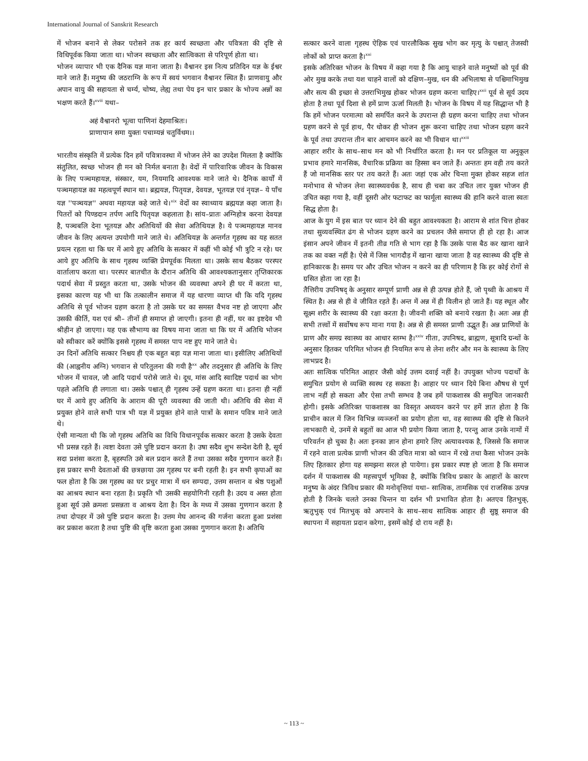International Journal of Sanskrit Research
में भोजन बनाने से लेकर परोसने तक हर कार्य स्वच्छता और पवित्रता की दृष्टि से विधिपूर्वक किया जाता था। भोजन स्वच्छता और सात्विकता से परिपूर्ण होता था।
भोजन व्यापार भी एक दैनिक यज्ञ माना जाता है। वैश्वानर इस नित्य प्रतिदिन यज्ञ के ईश्वर माने जाते हैं। मनुष्य की जठराग्नि के रूप में स्वयं भगवान वैश्वानर स्थित हैं। प्राणवायु और अपान वायु की सहायता से चर्म्य, चोष्य, लेह्य तथा पेय इन चार प्रकार के भोज्य अन्नों का भक्षण करते हैं।<sup>xviii</sup> यथा–
अहं वैश्वानरो भूत्वा पाणिनां देहमाश्रितः।
प्राणापान समा युक्तः पचाम्यन्नं चतुर्विधम।।
भारतीय संस्कृति में प्रत्येक दिन हमें पवित्रावस्था में भोजन लेने का उपदेश मिलता है क्योंकि संतुलित, स्वच्छ भोजन ही मन को निर्मल बनाता है। वेदों में पारिवारिक जीवन के विकास के लिए पञ्चमहायज्ञ, संस्कार, यम, नियमादि आवश्यक माने जाते थे। दैनिक कार्यों में पञ्चमहायज्ञ का महत्वपूर्ण स्थान था। ब्रह्मयज्ञ, पितृयज्ञ, देवयज्ञ, भूतयज्ञ एवं नृयज्ञ– ये पाँच यज्ञ ''पञ्चयज्ञ'' अथवा महायज्ञ कहे जाते थे।<sup>xix</sup> वेदों का स्वाध्याय ब्रह्मयज्ञ कहा जाता है। पितरों को पिण्डदान तर्पण आदि पितृयज्ञ कहलाता है। सांय–प्रातः अग्निहोत्र करना देवयज्ञ है, पञ्चबलि देना भूतयज्ञ और अतिथियों की सेवा अतिथियज्ञ है। ये पञ्चमहायज्ञ मानव जीवन के लिए अत्यन्त उपयोगी माने जाते थे। अतिथियज्ञ के अन्तर्गत गृहस्थ का यह सतत प्रयत्न रहता था कि घर में आये हुए अतिथि के सत्कार में कहीं भी कोई भी त्रुटि न रहे। घर आये हुए अतिथि के साथ गृहस्थ व्यक्ति प्रेमपूर्वक मिलता था। उसके साथ बैठकर परस्पर वार्तालाप करता था। परस्पर बातचीत के दौरान अतिथि की आवश्यकतानुसार तृप्तिकारक पदार्थ सेवा में प्रस्तुत करता था, उसके भोजन की व्यवस्था अपने ही घर में करता था, इसका कारण यह भी था कि तत्कालीन समाज में यह धारणा व्याप्त थी कि यदि गृहस्थ अतिथि से पूर्व भोजन ग्रहण करता है तो उसके घर का समस्त वैभव नष्ट हो जाएगा और उसकी कीर्ति, यश एवं श्री– तीनों ही समाप्त हो जाएगी। इतना ही नहीं, घर का इष्टदेव भी श्रीहीन हो जाएगा। यह एक सौभाग्य का विषय माना जाता था कि घर में अतिथि भोजन को स्वीकार करें क्योंकि इससे गृहस्थ में समस्त पाप नष्ट हुए माने जाते थे।
उन दिनों अतिथि सत्कार निश्चय ही एक बहुत बड़ा यज्ञ माना जाता था। इसीलिए अतिथियों की (आह्वनीय अग्नि) भगवान से परितुलना की गयी है<sup>xx</sup> और तदनुसार ही अतिथि के लिए भोजन में चावल, जौ आदि पदार्थ परोसे जाते थे। दूध, मांस आदि स्वादिष्ट पदार्थ का भोग पहले अतिथि ही लगाता था। उसके पश्चात् ही गृहस्थ उन्हें ग्रहण करता था। इतना ही नहीं घर में आये हुए अतिथि के आराम की पूरी व्यवस्था की जाती थी। अतिथि की सेवा में प्रयुक्त होने वाले सभी पात्र भी यज्ञ में प्रयुक्त होने वाले पात्रों के समान पवित्र माने जाते थे।
ऐसी मान्यता थी कि जो गृहस्थ अतिथि का विधि विधानपूर्वक सत्कार करता है उसके देवता भी प्रसन्न रहते हैं। त्वष्टा देवता उसे पुष्टि प्रदान करता है। उषा सदैव शुभ सन्देश देती है, सूर्य सदा प्रशंसा करता है, बृहस्पति उसे बल प्रदान करते हैं तथा उसका सदैव गुणगान करते हैं। इस प्रकार सभी देवताओं की छत्रछाया उस गृहस्थ पर बनी रहती है। इन सभी कृपाओं का फल होता है कि उस गृहस्थ का घर प्रचुर मात्रा में धन सम्पदा, उत्तम सन्तान व श्रेष्ठ पशुओं का आश्रय स्थान बना रहता है। प्रकृति भी उसकी सहयोगिनी रहती है। उदय व अस्त होता हुआ सूर्य उसे क्रमशः प्रसन्नता व आश्रय देता है। दिन के मध्य में उसका गुणगान करता है तथा दोपहर में उसे पुष्टि प्रदान करता है। उत्तम मेघ आनन्द की गर्जना करता हुआ प्रशंसा कर प्रकाश करता है तथा पुष्टि की वृष्टि करता हुआ उसका गुणगान करता है। अतिथि
सत्कार करने वाला गृहस्थ ऐहिक एवं पारलौकिक सुख भोग कर मृत्यु के पश्चात् तेजस्वी लोकों को प्राप्त करता है।<sup>xxi</sup>
इसके अतिरिक्त भोजन के विषय में कहा गया है कि आयु चाहने वाले मनुष्यों को पूर्व की ओर मुख करके तथा यश चाहने वालों को दक्षिण–मुख, धन की अभिलाषा से पश्चिमाभिमुख और सत्य की इच्छा से उत्तराभिमुख होकर भोजन ग्रहण करना चाहिए।<sup>xxii</sup> पूर्व से सूर्य उदय होता है तथा पूर्व दिशा से हमें प्राण ऊर्जा मिलती है। भोजन के विषय में यह सिद्धान्त भी है कि हमें भोजन परमात्मा को समर्पित करने के उपरान्त ही ग्रहण करना चाहिए तथा भोजन ग्रहण करने से पूर्व हाथ, पैर धोकर ही भोजन शुरू करना चाहिए तथा भोजन ग्रहण करने के पूर्व तथा उपरान्त तीन बार आचमन करने का भी विधान था।<sup>xxiii</sup>
आहार शरीर के साथ–साथ मन को भी निर्धारित करता है। मन पर प्रतिकूल या अनुकूल प्रभाव हमारे मानसिक, वैचारिक प्रक्रिया का हिस्सा बन जाते हैं। अन्ततः हम वही तय करते हैं जो मानसिक स्तर पर तय करते हैं। अतः जहां एक ओर चिन्ता मुक्त होकर सहज शांत मनोभाव से भोजन लेना स्वास्थ्यवर्धक है, साथ ही चबा कर उचित लार युक्त भोजन ही उचित कहा गया है, वहीं दूसरी ओर फटाफट का फार्मूला स्वास्थ्य की हानि करने वाला स्वतः सिद्ध होता है।
आज के युग में इस बात पर ध्यान देने की बहुत आवश्यकता है। आराम से शांत चित्त होकर तथा सुव्यवस्थित ढंग से भोजन ग्रहण करने का प्रचलन जैसे समाप्त ही हो रहा है। आज इंसान अपने जीवन में इतनी तीव्र गति से भाग रहा है कि उसके पास बैठ कर खाना खाने तक का वक्त नहीं है। ऐसे में जिस भागदौड़ में खाना खाया जाता है वह स्वास्थ्य की दृष्टि से हानिकारक है। समय पर और उचित भोजन न करने का ही परिणाम है कि हर कोई रोगों से ग्रसित होता जा रहा है।
तैत्तिरीय उपनिषद् के अनुसार सम्पूर्ण प्राणी अन्न से ही उत्पन्न होते हैं, जो पृथ्वी के आश्रय में स्थित है। अन्न से ही वे जीवित रहते हैं। अन्त में अन्न में ही विलीन हो जाते हैं। यह स्थूल और सूक्ष्म शरीर के स्वास्थ्य की रक्षा करता है। जीवनी शक्ति को बनाये रखता है। अतः अन्न ही सभी तत्त्वों में सर्वोषध रूप माना गया है। अन्न से ही समस्त प्राणी उद्भूत हैं। अन्न प्राणियों के प्राण और समग्र स्वास्थ्य का आधार स्तम्भ है।<sup>xxiv</sup> गीता, उपनिषद, ब्राह्मण, सूत्रादि ग्रन्थों के अनुसार हितकर परिमित भोजन ही नियमित रूप से लेना शरीर और मन के स्वास्थ्य के लिए लाभप्रद है।
अतः सात्विक परिमित आहार जैसी कोई उत्तम दवाई नहीं है। उपयुक्त भोज्य पदार्थों के समुचित प्रयोग से व्यक्ति स्वस्थ रह सकता है। आहार पर ध्यान दिये बिना औषध से पूर्ण लाभ नहीं हो सकता और ऐसा तभी सम्भव है जब हमें पाकशास्त्र की समुचित जानकारी होगी। इसके अतिरिक्त पाकशास्त्र का विस्तृत अध्ययन करने पर हमें ज्ञात होता है कि प्राचीन काल में जिन विभिन्न व्यञ्जनों का प्रयोग होता था, वह स्वास्थ्य की दृष्टि से कितने लाभकारी थे, उनमें से बहुतों का आज भी प्रयोग किया जाता है, परन्तु आज उनके नामों में परिवर्तन हो चुका है। अतः इनका ज्ञान होना हमारे लिए अत्यावश्यक है, जिससे कि समाज में रहने वाला प्रत्येक प्राणी भोजन की उचित मात्रा को ध्यान में रखे तथा कैसा भोजन उनके लिए हितकार होगा यह समझना सरल हो पायेगा। इस प्रकार स्पष्ट हो जाता है कि समाज दर्शन में पाकशास्त्र की महत्त्वपूर्ण भूमिका है, क्योंकि त्रिविध प्रकार के आहारों के कारण मनुष्य के अंदर त्रिविध प्रकार की मनोवृत्तियां यथा– सात्विक, तामसिक एवं राजसिक उत्पन्न होती है जिनके चलते उनका चिन्तन या दर्शन भी प्रभावित होता है। अतएव हितभुक्, ऋतुभुक् एवं मितभुक् को अपनाने के साथ–साथ सात्विक आहार ही सुष्ठू समाज की स्थापना में सहायता प्रदान करेगा, इसमें कोई दो राय नहीं है।
~ 113 ~